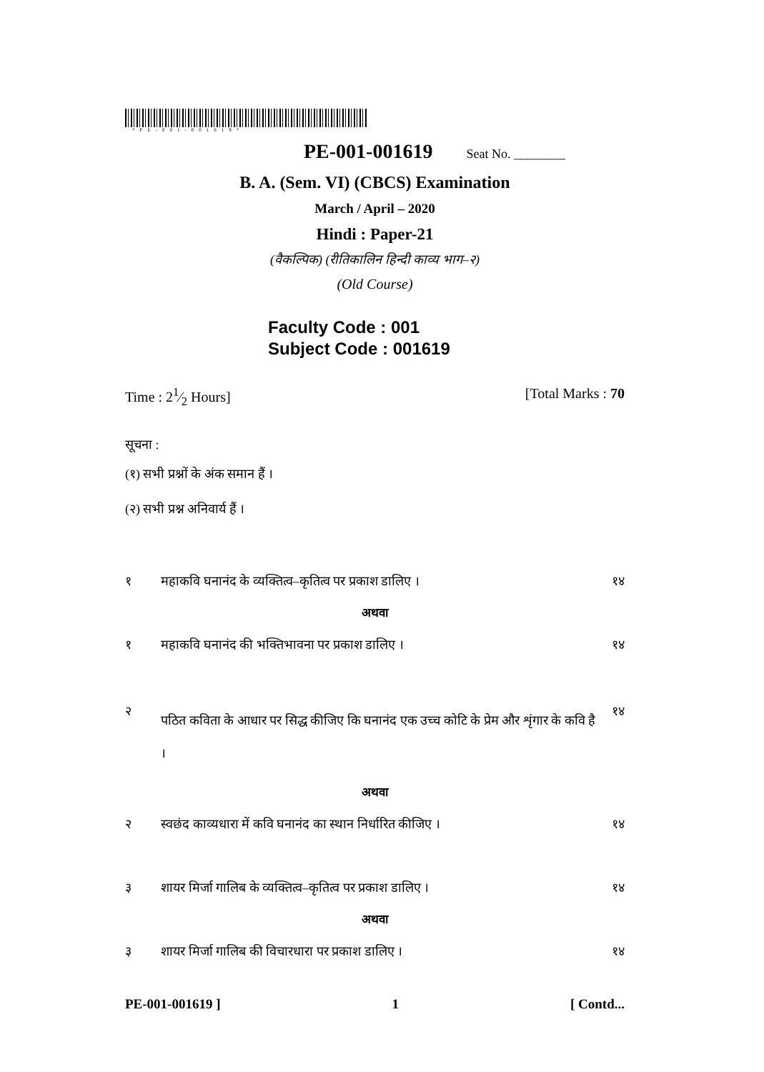*PE-001-001619*
PE-001-001619 Seat No. ________
B. A. (Sem. VI) (CBCS) Examination
March / April – 2020
Hindi : Paper-21
(वैकल्पिक) (रीतिकालिन हिन्दी काव्य भाग–२)
(Old Course)
Faculty Code : 001
Subject Code : 001619
Time : 21⁄2 Hours] [Total Marks : 70
सूचना :
(१) सभी प्रश्नों के अंक समान हैं ।
(२) सभी प्रश्न अनिवार्य हैं ।
१ महाकवि घनानंद के व्यक्तित्व–कृतित्व पर प्रकाश डालिए । १४
अथवा
१ महाकवि घनानंद की भक्तिभावना पर प्रकाश डालिए । १४
२ पठित कविता के आधार पर सिद्ध कीजिए कि घनानंद एक उच्च कोटि के प्रेम और शृंगार के कवि है । १४
अथवा
२ स्वछंद काव्यधारा में कवि घनानंद का स्थान निर्धारित कीजिए । १४
३ शायर मिर्जा गालिब के व्यक्तित्व–कृतित्व पर प्रकाश डालिए । १४
अथवा
३ शायर मिर्जा गालिब की विचारधारा पर प्रकाश डालिए । १४
PE-001-001619 ] 1 [ Contd...